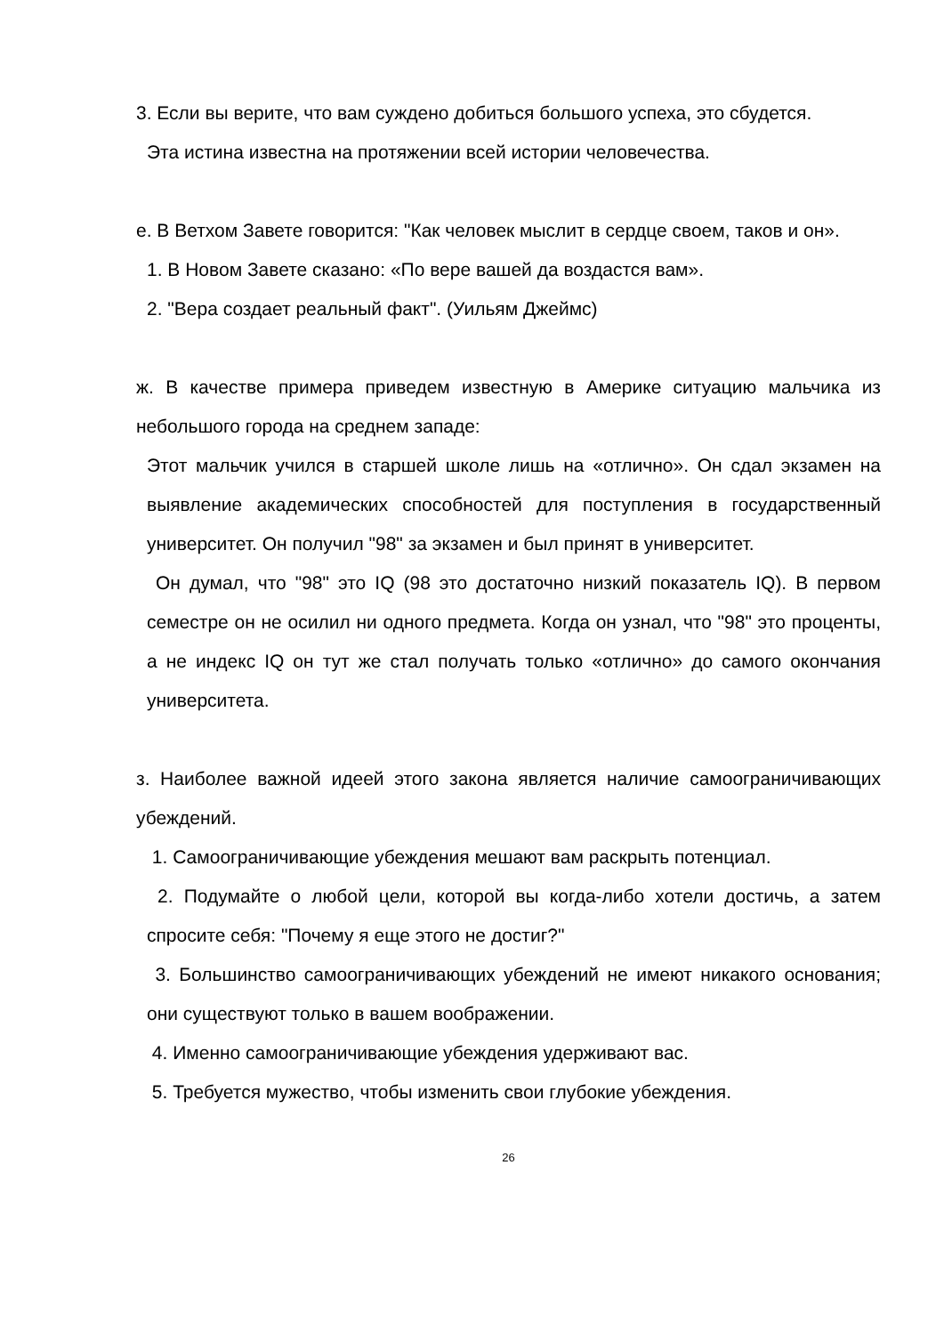3. Если вы верите, что вам суждено добиться большого успеха, это сбудется.
Эта истина известна на протяжении всей истории человечества.
е. В Ветхом Завете говорится: "Как человек мыслит в сердце своем, таков и он».
1. В Новом Завете сказано: «По вере вашей да воздастся вам».
2. "Вера создает реальный факт". (Уильям Джеймс)
ж. В качестве примера приведем известную в Америке ситуацию мальчика из небольшого города на среднем западе:
Этот мальчик учился в старшей школе лишь на «отлично». Он сдал экзамен на выявление академических способностей для поступления в государственный университет. Он получил "98" за экзамен и был принят в университет.
Он думал, что "98" это IQ (98 это достаточно низкий показатель IQ). В первом семестре он не осилил ни одного предмета. Когда он узнал, что "98" это проценты, а не индекс IQ он тут же стал получать только «отлично» до самого окончания университета.
з. Наиболее важной идеей этого закона является наличие самоограничивающих убеждений.
1. Самоограничивающие убеждения мешают вам раскрыть потенциал.
2. Подумайте о любой цели, которой вы когда-либо хотели достичь, а затем спросите себя: "Почему я еще этого не достиг?"
3. Большинство самоограничивающих убеждений не имеют никакого основания; они существуют только в вашем воображении.
4. Именно самоограничивающие убеждения удерживают вас.
5. Требуется мужество, чтобы изменить свои глубокие убеждения.
26